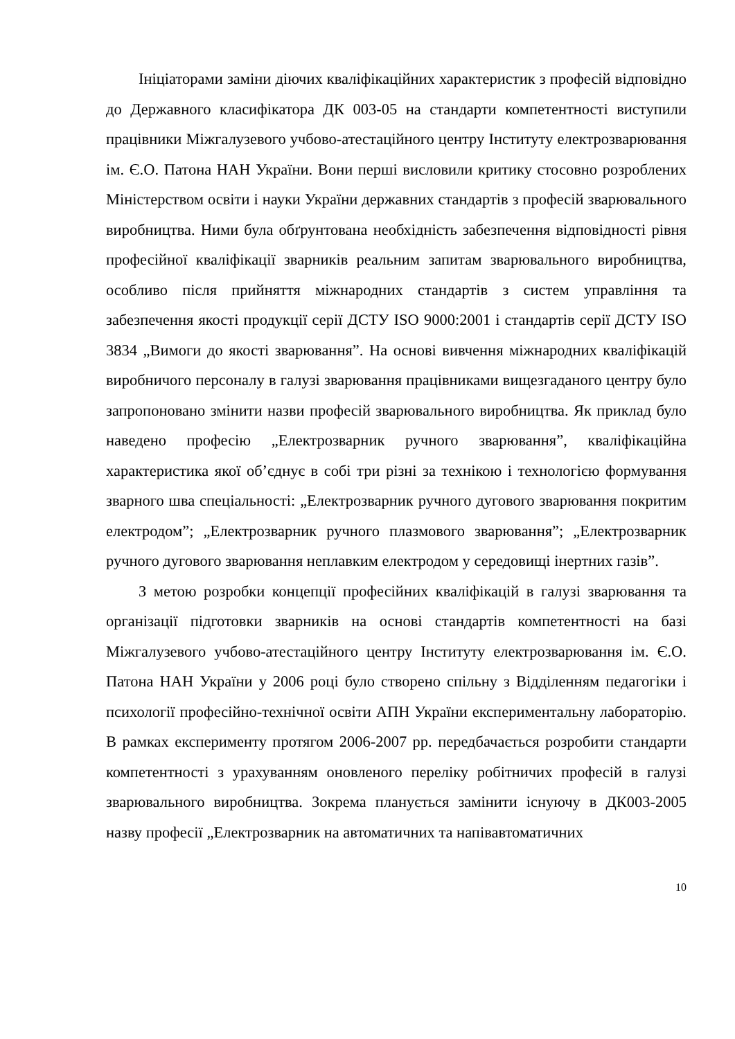Ініціаторами заміни діючих кваліфікаційних характеристик з професій відповідно до Державного класифікатора ДК 003-05 на стандарти компетентності виступили працівники Міжгалузевого учбово-атестаційного центру Інституту електрозварювання ім. Є.О. Патона НАН України. Вони перші висловили критику стосовно розроблених Міністерством освіти і науки України державних стандартів з професій зварювального виробництва. Ними була обґрунтована необхідність забезпечення відповідності рівня професійної кваліфікації зварників реальним запитам зварювального виробництва, особливо після прийняття міжнародних стандартів з систем управління та забезпечення якості продукції серії ДСТУ ISO 9000:2001 і стандартів серії ДСТУ ISO 3834 „Вимоги до якості зварювання”. На основі вивчення міжнародних кваліфікацій виробничого персоналу в галузі зварювання працівниками вищезгаданого центру було запропоновано змінити назви професій зварювального виробництва. Як приклад було наведено професію „Електрозварник ручного зварювання”, кваліфікаційна характеристика якої об’єднує в собі три різні за технікою і технологією формування зварного шва спеціальності: „Електрозварник ручного дугового зварювання покритим електродом”; „Електрозварник ручного плазмового зварювання”; „Електрозварник ручного дугового зварювання неплавким електродом у середовищі інертних газів”.
З метою розробки концепції професійних кваліфікацій в галузі зварювання та організації підготовки зварників на основі стандартів компетентності на базі Міжгалузевого учбово-атестаційного центру Інституту електрозварювання ім. Є.О. Патона НАН України у 2006 році було створено спільну з Відділенням педагогіки і психології професійно-технічної освіти АПН України експериментальну лабораторію. В рамках експерименту протягом 2006-2007 рр. передбачається розробити стандарти компетентності з урахуванням оновленого переліку робітничих професій в галузі зварювального виробництва. Зокрема планується замінити існуючу в ДК003-2005 назву професії „Електрозварник на автоматичних та напівавтоматичних
10